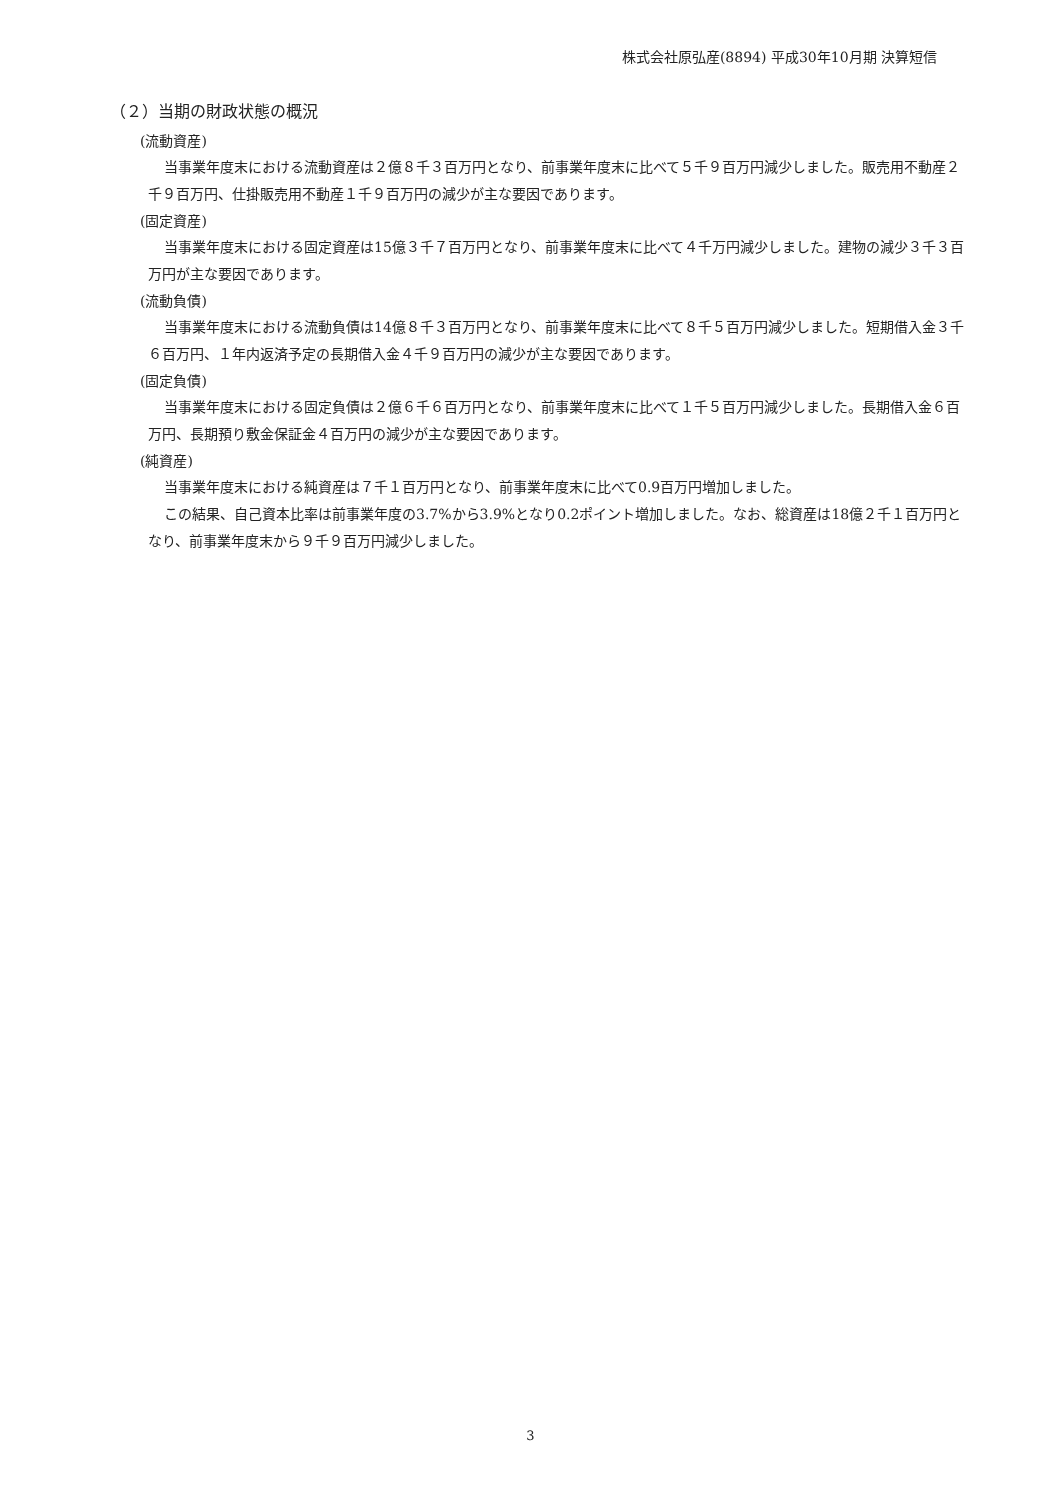株式会社原弘産(8894) 平成30年10月期 決算短信
（２）当期の財政状態の概況
(流動資産)
当事業年度末における流動資産は２億８千３百万円となり、前事業年度末に比べて５千９百万円減少しました。販売用不動産２千９百万円、仕掛販売用不動産１千９百万円の減少が主な要因であります。
(固定資産)
当事業年度末における固定資産は15億３千７百万円となり、前事業年度末に比べて４千万円減少しました。建物の減少３千３百万円が主な要因であります。
(流動負債)
当事業年度末における流動負債は14億８千３百万円となり、前事業年度末に比べて８千５百万円減少しました。短期借入金３千６百万円、１年内返済予定の長期借入金４千９百万円の減少が主な要因であります。
(固定負債)
当事業年度末における固定負債は２億６千６百万円となり、前事業年度末に比べて１千５百万円減少しました。長期借入金６百万円、長期預り敷金保証金４百万円の減少が主な要因であります。
(純資産)
当事業年度末における純資産は７千１百万円となり、前事業年度末に比べて0.9百万円増加しました。
この結果、自己資本比率は前事業年度の3.7%から3.9%となり0.2ポイント増加しました。なお、総資産は18億２千１百万円となり、前事業年度末から９千９百万円減少しました。
3